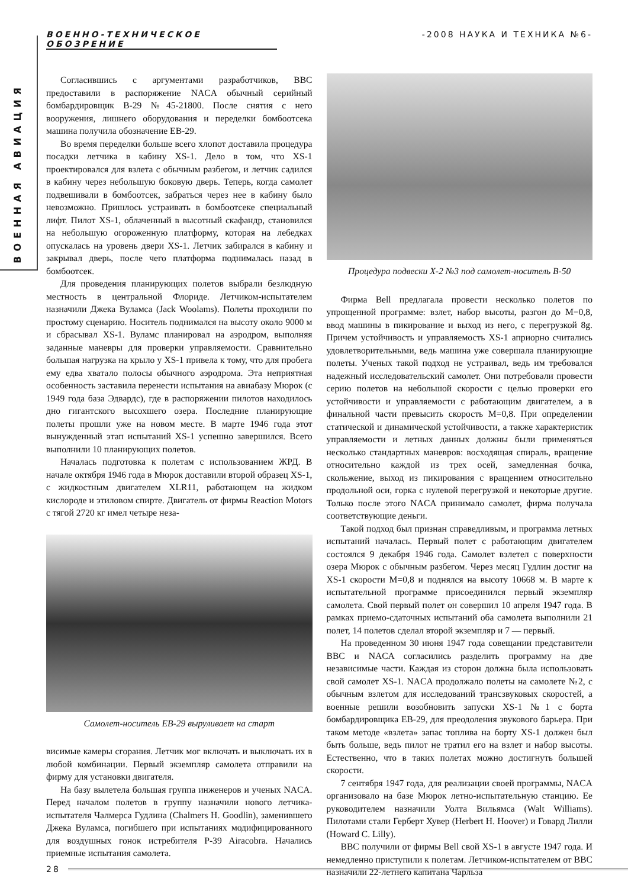ВОЕННО-ТЕХНИЧЕСКОЕ ОБОЗРЕНИЕ -2008 НАУКА И ТЕХНИКА №6-
ВОЕННАЯ АВИАЦИЯ
Согласившись с аргументами разработчиков, ВВС предоставили в распоряжение NACA обычный серийный бомбардировщик B-29 №45-21800. После снятия с него вооружения, лишнего оборудования и переделки бомбоотсека машина получила обозначение EB-29.
Во время переделки больше всего хлопот доставила процедура посадки летчика в кабину XS-1. Дело в том, что XS-1 проектировался для взлета с обычным разбегом, и летчик садился в кабину через небольшую боковую дверь. Теперь, когда самолет подвешивали в бомбоотсек, забраться через нее в кабину было невозможно. Пришлось устраивать в бомбоотсеке специальный лифт. Пилот XS-1, облаченный в высотный скафандр, становился на небольшую огороженную платформу, которая на лебедках опускалась на уровень двери XS-1. Летчик забирался в кабину и закрывал дверь, после чего платформа поднималась назад в бомбоотсек.
Для проведения планирующих полетов выбрали безлюдную местность в центральной Флориде. Летчиком-испытателем назначили Джека Вуламса (Jack Woolams). Полеты проходили по простому сценарию. Носитель поднимался на высоту около 9000 м и сбрасывал XS-1. Вуламс планировал на аэродром, выполняя заданные маневры для проверки управляемости. Сравнительно большая нагрузка на крыло у XS-1 привела к тому, что для пробега ему едва хватало полосы обычного аэродрома. Эта неприятная особенность заставила перенести испытания на авиабазу Мюрок (с 1949 года база Эдвардс), где в распоряжении пилотов находилось дно гигантского высохшего озера. Последние планирующие полеты прошли уже на новом месте. В марте 1946 года этот вынужденный этап испытаний XS-1 успешно завершился. Всего выполнили 10 планирующих полетов.
Началась подготовка к полетам с использованием ЖРД. В начале октября 1946 года в Мюрок доставили второй образец XS-1, с жидкостным двигателем XLR11, работающем на жидком кислороде и этиловом спирте. Двигатель от фирмы Reaction Motors с тягой 2720 кг имел четыре неза-
Самолет-носитель EB-29 выруливает на старт
висимые камеры сгорания. Летчик мог включать и выключать их в любой комбинации. Первый экземпляр самолета отправили на фирму для установки двигателя.
На базу вылетела большая группа инженеров и ученых NACA. Перед началом полетов в группу назначили нового летчика-испытателя Чалмерса Гудлина (Chalmers H. Goodlin), заменившего Джека Вуламса, погибшего при испытаниях модифицированного для воздушных гонок истребителя P-39 Airacobra. Начались приемные испытания самолета.
Процедура подвески X-2 №3 под самолет-носитель B-50
Фирма Bell предлагала провести несколько полетов по упрощенной программе: взлет, набор высоты, разгон до M=0,8, ввод машины в пикирование и выход из него, с перегрузкой 8g. Причем устойчивость и управляемость XS-1 априорно считались удовлетворительными, ведь машина уже совершала планирующие полеты. Ученых такой подход не устраивал, ведь им требовался надежный исследовательский самолет. Они потребовали провести серию полетов на небольшой скорости с целью проверки его устойчивости и управляемости с работающим двигателем, а в финальной части превысить скорость M=0,8. При определении статической и динамической устойчивости, а также характеристик управляемости и летных данных должны были применяться несколько стандартных маневров: восходящая спираль, вращение относительно каждой из трех осей, замедленная бочка, скольжение, выход из пикирования с вращением относительно продольной оси, горка с нулевой перегрузкой и некоторые другие. Только после этого NACA принимало самолет, фирма получала соответствующие деньги.
Такой подход был признан справедливым, и программа летных испытаний началась. Первый полет с работающим двигателем состоялся 9 декабря 1946 года. Самолет взлетел с поверхности озера Мюрок с обычным разбегом. Через месяц Гудлин достиг на XS-1 скорости M=0,8 и поднялся на высоту 10668 м. В марте к испытательной программе присоединился первый экземпляр самолета. Свой первый полет он совершил 10 апреля 1947 года. В рамках приемо-сдаточных испытаний оба самолета выполнили 21 полет, 14 полетов сделал второй экземпляр и 7 — первый.
На проведенном 30 июня 1947 года совещании представители ВВС и NACA согласились разделить программу на две независимые части. Каждая из сторон должна была использовать свой самолет XS-1. NACA продолжало полеты на самолете №2, с обычным взлетом для исследований трансзвуковых скоростей, а военные решили возобновить запуски XS-1 №1 с борта бомбардировщика EB-29, для преодоления звукового барьера. При таком методе «взлета» запас топлива на борту XS-1 должен был быть больше, ведь пилот не тратил его на взлет и набор высоты. Естественно, что в таких полетах можно достигнуть большей скорости.
7 сентября 1947 года, для реализации своей программы, NACA организовало на базе Мюрок летно-испытательную станцию. Ее руководителем назначили Уолта Вильямса (Walt Williams). Пилотами стали Герберт Хувер (Herbert H. Hoover) и Говард Лилли (Howard C. Lilly).
ВВС получили от фирмы Bell свой XS-1 в августе 1947 года. И немедленно приступили к полетам. Летчиком-испытателем от ВВС назначили 22-летнего капитана Чарльза
28